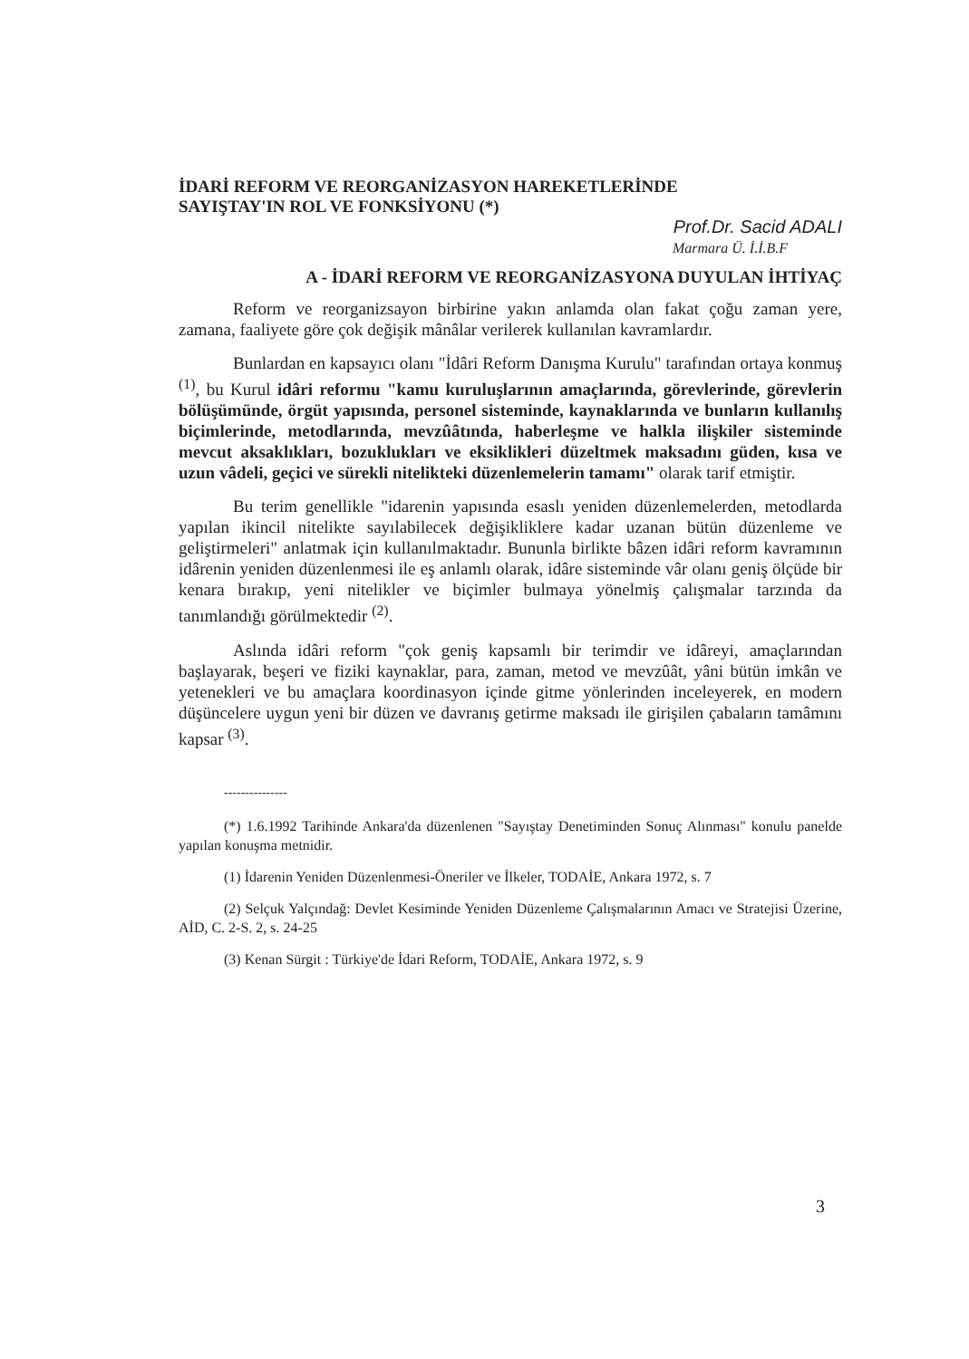İDARİ REFORM VE REORGANİZASYON HAREKETLERİNDE
SAYIŞTAY'IN ROL VE FONKSİYONU (*)
Prof.Dr. Sacid ADALI
Marmara Ü. İ.İ.B.F
A - İDARİ REFORM VE REORGANİZASYONA DUYULAN İHTİYAÇ
Reform ve reorganizsayon birbirine yakın anlamda olan fakat çoğu zaman yere, zamana, faaliyete göre çok değişik mânâlar verilerek kullanılan kavramlardır.
Bunlardan en kapsayıcı olanı "İdâri Reform Danışma Kurulu" tarafından ortaya konmuş <sup>(1)</sup>, bu Kurul idâri reformu "kamu kuruluşlarının amaçlarında, görevlerinde, görevlerin bölüşümünde, örgüt yapısında, personel sisteminde, kaynaklarında ve bunların kullanılış biçimlerinde, metodlarında, mevzûâtında, haberleşme ve halkla ilişkiler sisteminde mevcut aksaklıkları, bozuklukları ve eksiklikleri düzeltmek maksadını güden, kısa ve uzun vâdeli, geçici ve sürekli nitelikteki düzenlemelerin tamamı" olarak tarif etmiştir.
Bu terim genellikle "idarenin yapısında esaslı yeniden düzenlemelerden, metodlarda yapılan ikincil nitelikte sayılabilecek değişikliklere kadar uzanan bütün düzenleme ve geliştirmeleri" anlatmak için kullanılmaktadır. Bununla birlikte bâzen idâri reform kavramının idârenin yeniden düzenlenmesi ile eş anlamlı olarak, idâre sisteminde vâr olanı geniş ölçüde bir kenara bırakıp, yeni nitelikler ve biçimler bulmaya yönelmiş çalışmalar tarzında da tanımlandığı görülmektedir <sup>(2)</sup>.
Aslında idâri reform "çok geniş kapsamlı bir terimdir ve idâreyi, amaçlarından başlayarak, beşeri ve fiziki kaynaklar, para, zaman, metod ve mevzûât, yâni bütün imkân ve yetenekleri ve bu amaçlara koordinasyon içinde gitme yönlerinden inceleyerek, en modern düşüncelere uygun yeni bir düzen ve davranış getirme maksadı ile girişilen çabaların tamâmını kapsar <sup>(3)</sup>.
---------------
(*) 1.6.1992 Tarihinde Ankara'da düzenlenen "Sayıştay Denetiminden Sonuç Alınması" konulu panelde yapılan konuşma metnidir.
(1) İdarenin Yeniden Düzenlenmesi-Öneriler ve İlkeler, TODAİE, Ankara 1972, s. 7
(2) Selçuk Yalçındağ: Devlet Kesiminde Yeniden Düzenleme Çalışmalarının Amacı ve Stratejisi Üzerine, AİD, C. 2-S. 2, s. 24-25
(3) Kenan Sürgit : Türkiye'de İdari Reform, TODAİE, Ankara 1972, s. 9
3